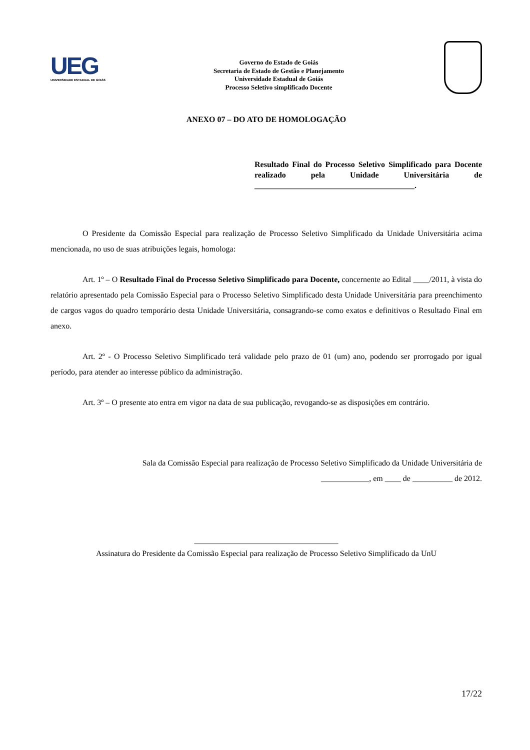UEG
UNIVERSIDADE ESTADUAL DE GOIÁS
Governo do Estado de Goiás
Secretaria de Estado de Gestão e Planejamento
Universidade Estadual de Goiás
Processo Seletivo simplificado Docente
ANEXO 07 – DO ATO DE HOMOLOGAÇÃO
Resultado Final do Processo Seletivo Simplificado para Docente realizado pela Unidade Universitária de ________________________________________.
O Presidente da Comissão Especial para realização de Processo Seletivo Simplificado da Unidade Universitária acima mencionada, no uso de suas atribuições legais, homologa:
Art. 1º – O Resultado Final do Processo Seletivo Simplificado para Docente, concernente ao Edital ____/2011, à vista do relatório apresentado pela Comissão Especial para o Processo Seletivo Simplificado desta Unidade Universitária para preenchimento de cargos vagos do quadro temporário desta Unidade Universitária, consagrando-se como exatos e definitivos o Resultado Final em anexo.
Art. 2º - O Processo Seletivo Simplificado terá validade pelo prazo de 01 (um) ano, podendo ser prorrogado por igual período, para atender ao interesse público da administração.
Art. 3º – O presente ato entra em vigor na data de sua publicação, revogando-se as disposições em contrário.
Sala da Comissão Especial para realização de Processo Seletivo Simplificado da Unidade Universitária de ____________, em ____ de __________ de 2012.
____________________________________
Assinatura do Presidente da Comissão Especial para realização de Processo Seletivo Simplificado da UnU
17/22